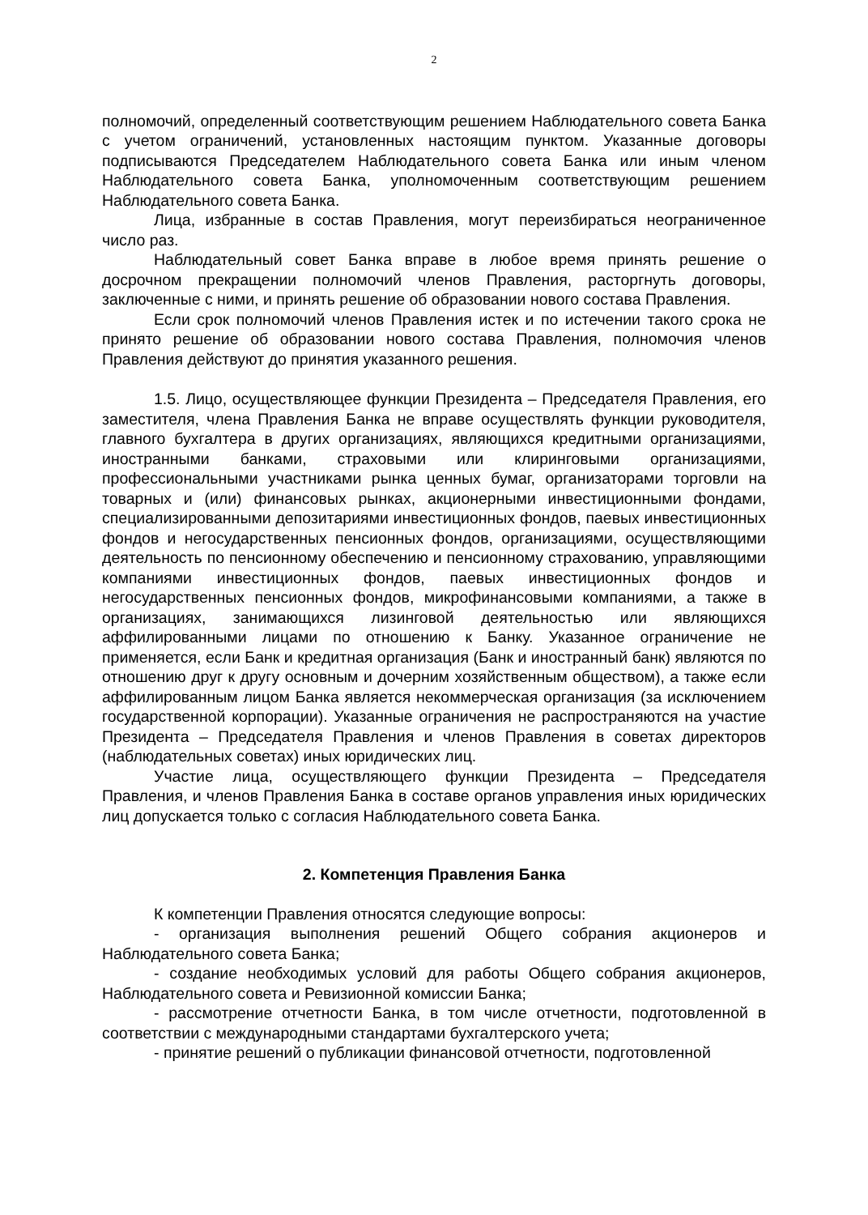2
полномочий, определенный соответствующим решением Наблюдательного совета Банка с учетом ограничений, установленных настоящим пунктом. Указанные договоры подписываются Председателем Наблюдательного совета Банка или иным членом Наблюдательного совета Банка, уполномоченным соответствующим решением Наблюдательного совета Банка.
Лица, избранные в состав Правления, могут переизбираться неограниченное число раз.
Наблюдательный совет Банка вправе в любое время принять решение о досрочном прекращении полномочий членов Правления, расторгнуть договоры, заключенные с ними, и принять решение об образовании нового состава Правления.
Если срок полномочий членов Правления истек и по истечении такого срока не принято решение об образовании нового состава Правления, полномочия членов Правления действуют до принятия указанного решения.
1.5. Лицо, осуществляющее функции Президента – Председателя Правления, его заместителя, члена Правления Банка не вправе осуществлять функции руководителя, главного бухгалтера в других организациях, являющихся кредитными организациями, иностранными банками, страховыми или клиринговыми организациями, профессиональными участниками рынка ценных бумаг, организаторами торговли на товарных и (или) финансовых рынках, акционерными инвестиционными фондами, специализированными депозитариями инвестиционных фондов, паевых инвестиционных фондов и негосударственных пенсионных фондов, организациями, осуществляющими деятельность по пенсионному обеспечению и пенсионному страхованию, управляющими компаниями инвестиционных фондов, паевых инвестиционных фондов и негосударственных пенсионных фондов, микрофинансовыми компаниями, а также в организациях, занимающихся лизинговой деятельностью или являющихся аффилированными лицами по отношению к Банку. Указанное ограничение не применяется, если Банк и кредитная организация (Банк и иностранный банк) являются по отношению друг к другу основным и дочерним хозяйственным обществом), а также если аффилированным лицом Банка является некоммерческая организация (за исключением государственной корпорации). Указанные ограничения не распространяются на участие Президента – Председателя Правления и членов Правления в советах директоров (наблюдательных советах) иных юридических лиц.
Участие лица, осуществляющего функции Президента – Председателя Правления, и членов Правления Банка в составе органов управления иных юридических лиц допускается только с согласия Наблюдательного совета Банка.
2. Компетенция Правления Банка
К компетенции Правления относятся следующие вопросы:
- организация выполнения решений Общего собрания акционеров и Наблюдательного совета Банка;
- создание необходимых условий для работы Общего собрания акционеров, Наблюдательного совета и Ревизионной комиссии Банка;
- рассмотрение отчетности Банка, в том числе отчетности, подготовленной в соответствии с международными стандартами бухгалтерского учета;
- принятие решений о публикации финансовой отчетности, подготовленной